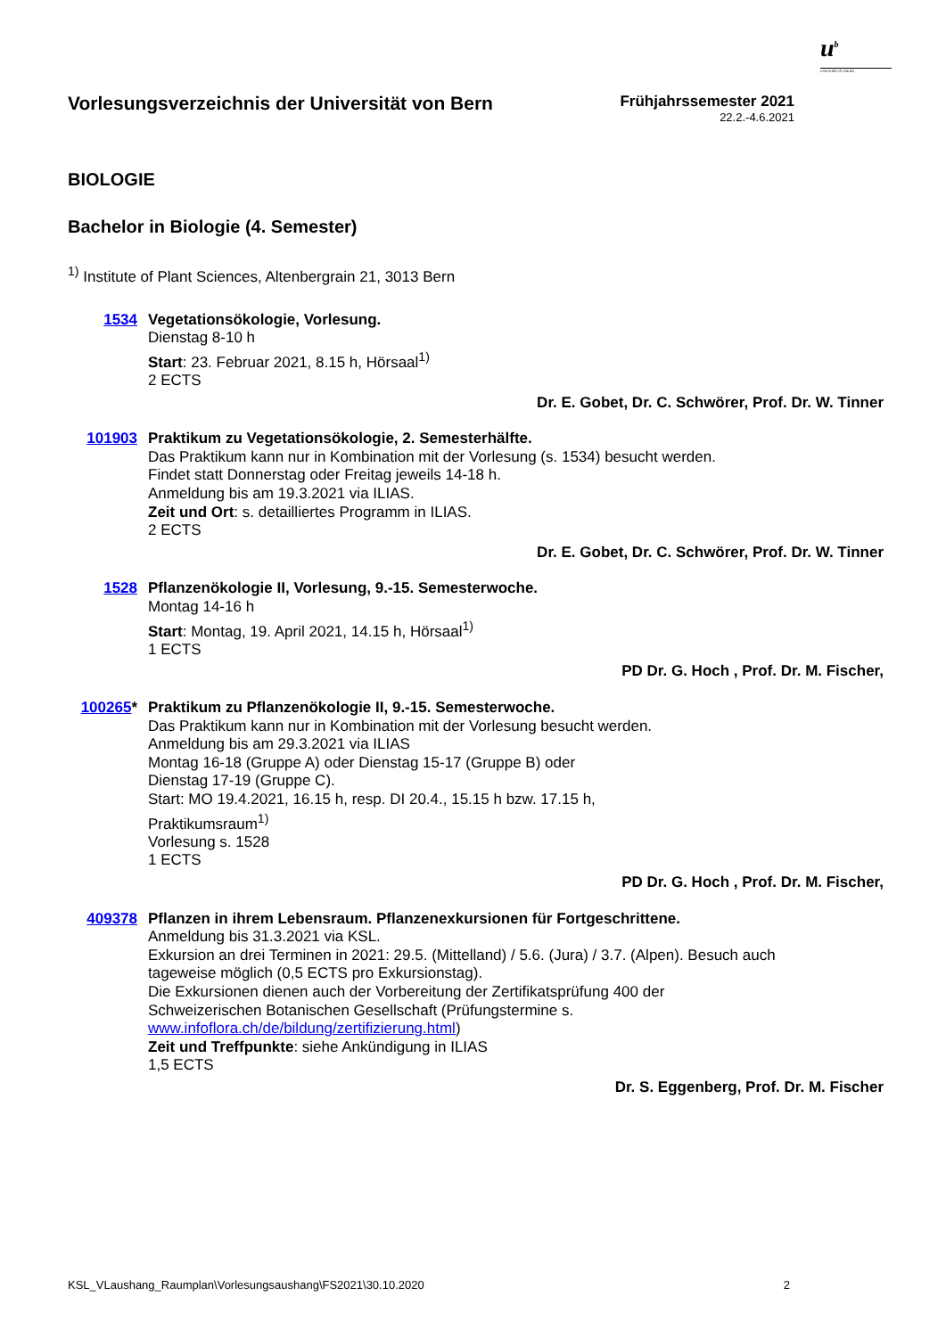u<sup>b</sup>
UNIVERSITÄT BERN
Vorlesungsverzeichnis der Universität von Bern
Frühjahrssemester 2021
22.2.-4.6.2021
BIOLOGIE
Bachelor in Biologie (4. Semester)
<sup>1)</sup> Institute of Plant Sciences, Altenbergrain 21, 3013 Bern
1534
Vegetationsökologie, Vorlesung.
Dienstag 8-10 h
Start: 23. Februar 2021, 8.15 h, Hörsaal<sup>1)</sup>
2 ECTS
Dr. E. Gobet, Dr. C. Schwörer, Prof. Dr. W. Tinner
101903
Praktikum zu Vegetationsökologie, 2. Semesterhälfte.
Das Praktikum kann nur in Kombination mit der Vorlesung (s. 1534) besucht werden.
Findet statt Donnerstag oder Freitag jeweils 14-18 h.
Anmeldung bis am 19.3.2021 via ILIAS.
Zeit und Ort: s. detailliertes Programm in ILIAS.
2 ECTS
Dr. E. Gobet, Dr. C. Schwörer, Prof. Dr. W. Tinner
1528
Pflanzenökologie II, Vorlesung, 9.-15. Semesterwoche.
Montag 14-16 h
Start: Montag, 19. April 2021, 14.15 h, Hörsaal<sup>1)</sup>
1 ECTS
PD Dr. G. Hoch , Prof. Dr. M. Fischer,
100265*
Praktikum zu Pflanzenökologie II, 9.-15. Semesterwoche.
Das Praktikum kann nur in Kombination mit der Vorlesung besucht werden.
Anmeldung bis am 29.3.2021 via ILIAS
Montag 16-18 (Gruppe A) oder Dienstag 15-17 (Gruppe B) oder
Dienstag 17-19 (Gruppe C).
Start: MO 19.4.2021, 16.15 h, resp. DI 20.4., 15.15 h bzw. 17.15 h,
Praktikumsraum<sup>1)</sup>
Vorlesung s. 1528
1 ECTS
PD Dr. G. Hoch , Prof. Dr. M. Fischer,
409378
Pflanzen in ihrem Lebensraum. Pflanzenexkursionen für Fortgeschrittene.
Anmeldung bis 31.3.2021 via KSL.
Exkursion an drei Terminen in 2021: 29.5. (Mittelland) / 5.6. (Jura) / 3.7. (Alpen). Besuch auch
tageweise möglich (0,5 ECTS pro Exkursionstag).
Die Exkursionen dienen auch der Vorbereitung der Zertifikatsprüfung 400 der
Schweizerischen Botanischen Gesellschaft (Prüfungstermine s.
www.infoflora.ch/de/bildung/zertifizierung.html)
Zeit und Treffpunkte: siehe Ankündigung in ILIAS
1,5 ECTS
Dr. S. Eggenberg, Prof. Dr. M. Fischer
KSL_VLaushang_Raumplan\Vorlesungsaushang\FS2021\30.10.2020 2